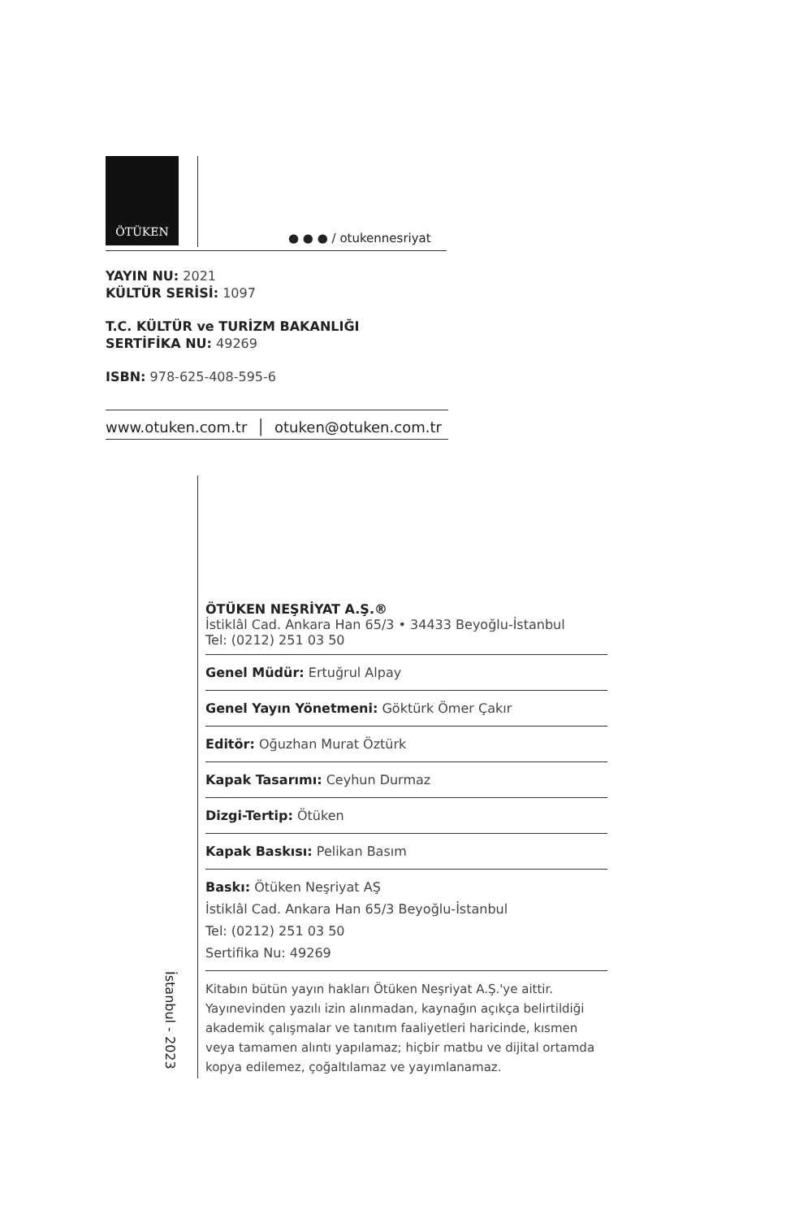ÖTÜKEN
● ● ● / otukennesriyat
YAYIN NU: 2021
KÜLTÜR SERİSİ: 1097
T.C. KÜLTÜR ve TURİZM BAKANLIĞI
SERTİFİKA NU: 49269
ISBN: 978-625-408-595-6
www.otuken.com.tr │ otuken@otuken.com.tr
ÖTÜKEN NEŞRİYAT A.Ş.®
İstiklâl Cad. Ankara Han 65/3 • 34433 Beyoğlu-İstanbul
Tel: (0212) 251 03 50
Genel Müdür: Ertuğrul Alpay
Genel Yayın Yönetmeni: Göktürk Ömer Çakır
Editör: Oğuzhan Murat Öztürk
Kapak Tasarımı: Ceyhun Durmaz
Dizgi-Tertip: Ötüken
Kapak Baskısı: Pelikan Basım
Baskı: Ötüken Neşriyat AŞ
İstiklâl Cad. Ankara Han 65/3 Beyoğlu-İstanbul
Tel: (0212) 251 03 50
Sertifika Nu: 49269
Kitabın bütün yayın hakları Ötüken Neşriyat A.Ş.'ye aittir. Yayınevinden yazılı izin alınmadan, kaynağın açıkça belirtildiği akademik çalışmalar ve tanıtım faaliyetleri haricinde, kısmen veya tamamen alıntı yapılamaz; hiçbir matbu ve dijital ortamda kopya edilemez, çoğaltılamaz ve yayımlanamaz.
İstanbul - 2023